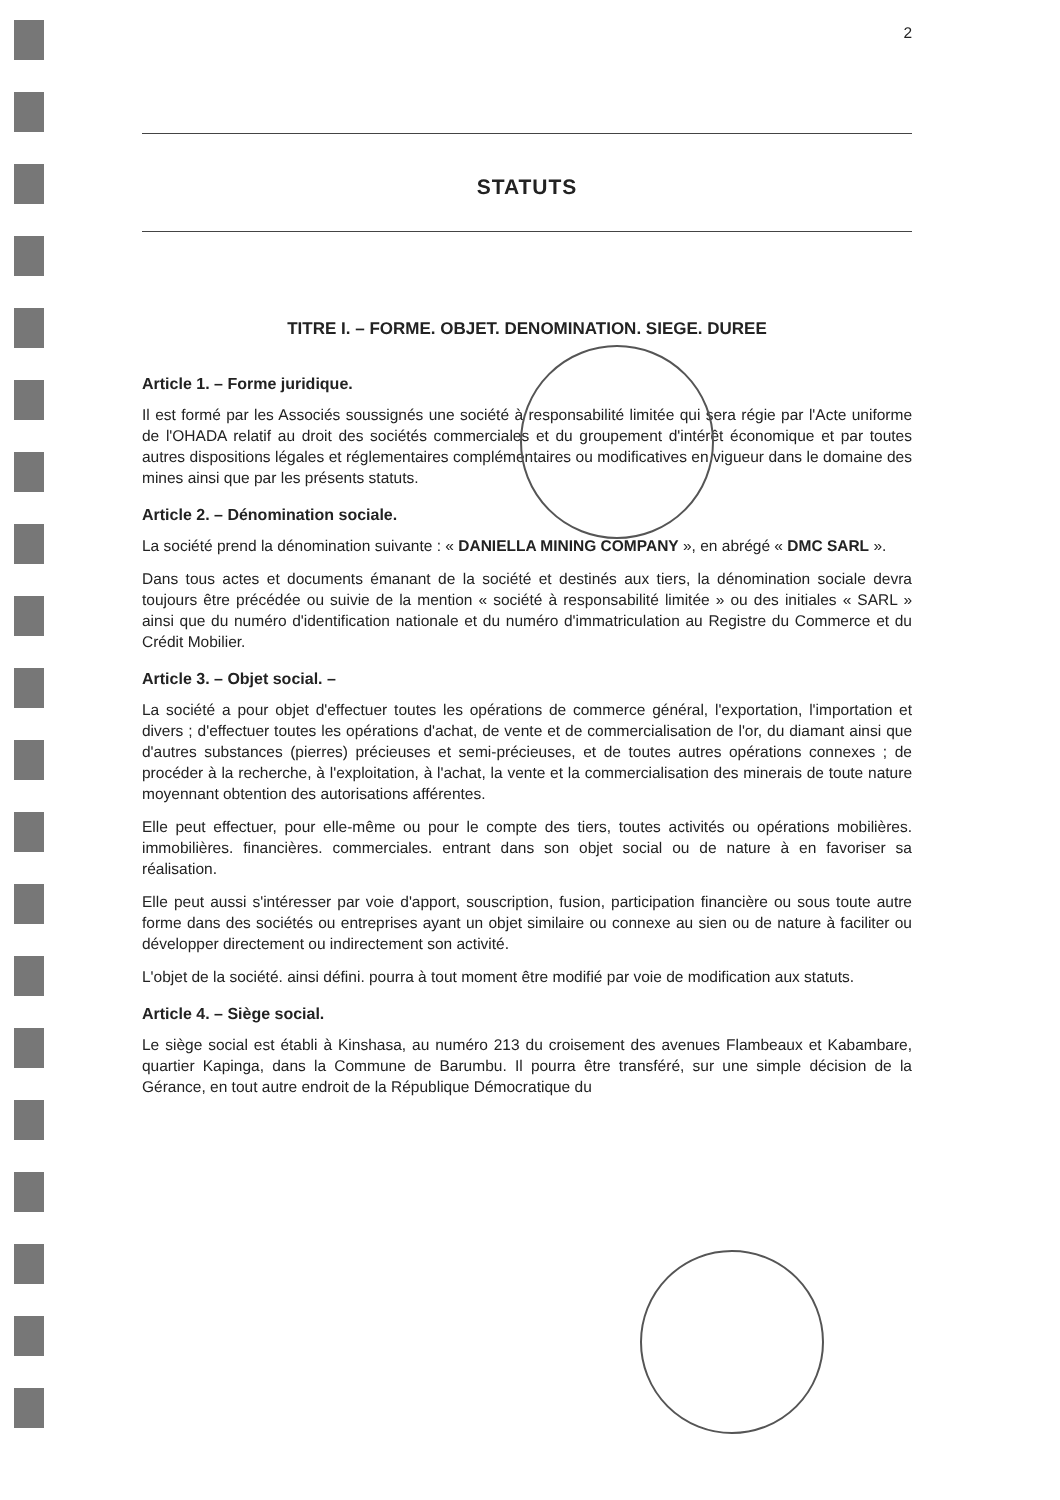2
STATUTS
TITRE I. – FORME. OBJET. DENOMINATION. SIEGE. DUREE
Article 1. – Forme juridique.
Il est formé par les Associés soussignés une société à responsabilité limitée qui sera régie par l'Acte uniforme de l'OHADA relatif au droit des sociétés commerciales et du groupement d'intérêt économique et par toutes autres dispositions légales et réglementaires complémentaires ou modificatives en vigueur dans le domaine des mines ainsi que par les présents statuts.
Article 2. – Dénomination sociale.
La société prend la dénomination suivante : « DANIELLA MINING COMPANY », en abrégé « DMC SARL ».
Dans tous actes et documents émanant de la société et destinés aux tiers, la dénomination sociale devra toujours être précédée ou suivie de la mention « société à responsabilité limitée » ou des initiales « SARL » ainsi que du numéro d'identification nationale et du numéro d'immatriculation au Registre du Commerce et du Crédit Mobilier.
Article 3. – Objet social. –
La société a pour objet d'effectuer toutes les opérations de commerce général, l'exportation, l'importation et divers ; d'effectuer toutes les opérations d'achat, de vente et de commercialisation de l'or, du diamant ainsi que d'autres substances (pierres) précieuses et semi-précieuses, et de toutes autres opérations connexes ; de procéder à la recherche, à l'exploitation, à l'achat, la vente et la commercialisation des minerais de toute nature moyennant obtention des autorisations afférentes.
Elle peut effectuer, pour elle-même ou pour le compte des tiers, toutes activités ou opérations mobilières. immobilières. financières. commerciales. entrant dans son objet social ou de nature à en favoriser sa réalisation.
Elle peut aussi s'intéresser par voie d'apport, souscription, fusion, participation financière ou sous toute autre forme dans des sociétés ou entreprises ayant un objet similaire ou connexe au sien ou de nature à faciliter ou développer directement ou indirectement son activité.
L'objet de la société. ainsi défini. pourra à tout moment être modifié par voie de modification aux statuts.
Article 4. – Siège social.
Le siège social est établi à Kinshasa, au numéro 213 du croisement des avenues Flambeaux et Kabambare, quartier Kapinga, dans la Commune de Barumbu. Il pourra être transféré, sur une simple décision de la Gérance, en tout autre endroit de la République Démocratique du